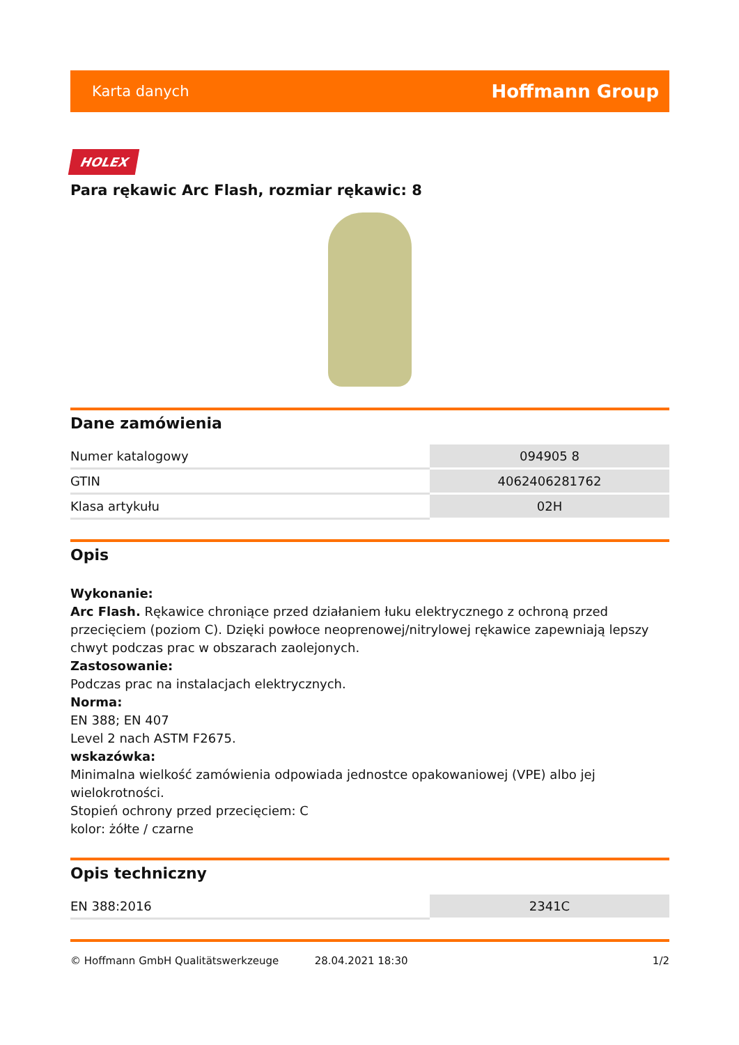Karta danych Hoffmann Group
HOLEX
Para rękawic Arc Flash, rozmiar rękawic: 8
Dane zamówienia
| Numer katalogowy | 094905 8 |
| GTIN | 4062406281762 |
| Klasa artykułu | 02H |
Opis
Wykonanie:
Arc Flash. Rękawice chroniące przed działaniem łuku elektrycznego z ochroną przed przecięciem (poziom C). Dzięki powłoce neoprenowej/nitrylowej rękawice zapewniają lepszy chwyt podczas prac w obszarach zaolejonych.
Zastosowanie:
Podczas prac na instalacjach elektrycznych.
Norma:
EN 388; EN 407
Level 2 nach ASTM F2675.
wskazówka:
Minimalna wielkość zamówienia odpowiada jednostce opakowaniowej (VPE) albo jej wielokrotności.
Stopień ochrony przed przecięciem: C
kolor: żółte / czarne
Opis techniczny
| EN 388:2016 | 2341C |
© Hoffmann GmbH Qualitätswerkzeuge 28.04.2021 18:30 1/2